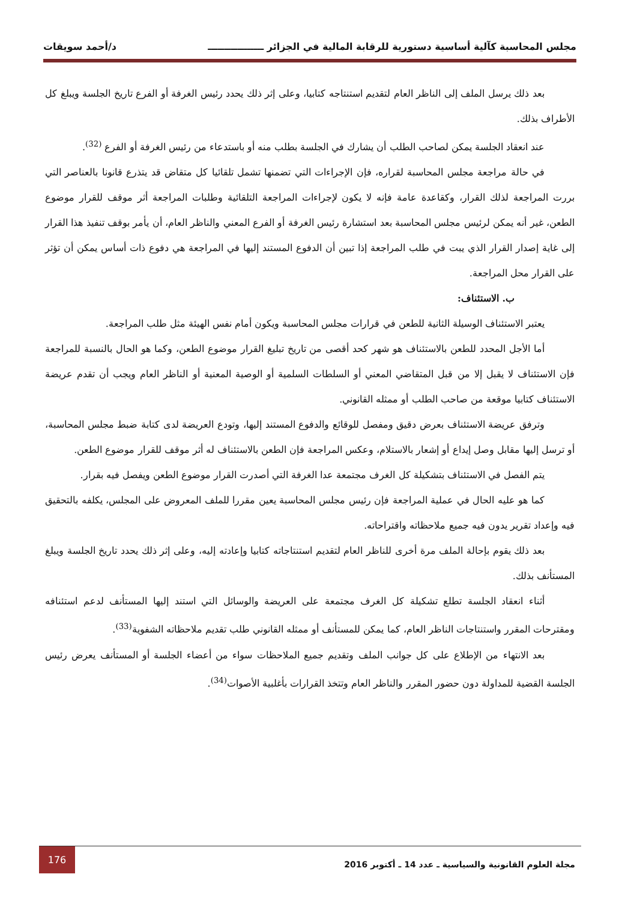مجلس المحاسبة كآلية أساسية دستورية للرقابة المالية في الجزائر ـــــــــــــــــ د/أحمد سويقات
بعد ذلك يرسل الملف إلى الناظر العام لتقديم استنتاجه كتابيا، وعلى إثر ذلك يحدد رئيس الغرفة أو الفرع تاريخ الجلسة ويبلغ كل الأطراف بذلك.
عند انعقاد الجلسة يمكن لصاحب الطلب أن يشارك في الجلسة بطلب منه أو باستدعاء من رئيس الغرفة أو الفرع <sup>(32)</sup>.
في حالة مراجعة مجلس المحاسبة لقراره، فإن الإجراءات التي تضمنها تشمل تلقائيا كل متقاض قد يتذرع قانونا بالعناصر التي بررت المراجعة لذلك القرار، وكقاعدة عامة فإنه لا يكون لإجراءات المراجعة التلقائية وطلبات المراجعة أثر موقف للقرار موضوع الطعن، غير أنه يمكن لرئيس مجلس المحاسبة بعد استشارة رئيس الغرفة أو الفرع المعني والناظر العام، أن يأمر بوقف تنفيذ هذا القرار إلى غاية إصدار القرار الذي يبت في طلب المراجعة إذا تبين أن الدفوع المستند إليها في المراجعة هي دفوع ذات أساس يمكن أن تؤثر على القرار محل المراجعة.
ب. الاستئناف:
يعتبر الاستئناف الوسيلة الثانية للطعن في قرارات مجلس المحاسبة ويكون أمام نفس الهيئة مثل طلب المراجعة.
أما الأجل المحدد للطعن بالاستئناف هو شهر كحد أقصى من تاريخ تبليغ القرار موضوع الطعن، وكما هو الحال بالنسبة للمراجعة فإن الاستئناف لا يقبل إلا من قبل المتقاضي المعني أو السلطات السلمية أو الوصية المعنية أو الناظر العام ويجب أن تقدم عريضة الاستئناف كتابيا موقعة من صاحب الطلب أو ممثله القانوني.
وترفق عريضة الاستئناف بعرض دقيق ومفصل للوقائع والدفوع المستند إليها، وتودع العريضة لدى كتابة ضبط مجلس المحاسبة، أو ترسل إليها مقابل وصل إيداع أو إشعار بالاستلام، وعكس المراجعة فإن الطعن بالاستئناف له أثر موقف للقرار موضوع الطعن.
يتم الفصل في الاستئناف بتشكيلة كل الغرف مجتمعة عدا الغرفة التي أصدرت القرار موضوع الطعن ويفصل فيه بقرار.
كما هو عليه الحال في عملية المراجعة فإن رئيس مجلس المحاسبة يعين مقررا للملف المعروض على المجلس، يكلفه بالتحقيق فيه وإعداد تقرير يدون فيه جميع ملاحظاته واقتراحاته.
بعد ذلك يقوم بإحالة الملف مرة أخرى للناظر العام لتقديم استنتاجاته كتابيا وإعادته إليه، وعلى إثر ذلك يحدد تاريخ الجلسة ويبلغ المستأنف بذلك.
أثناء انعقاد الجلسة تطلع تشكيلة كل الغرف مجتمعة على العريضة والوسائل التي استند إليها المستأنف لدعم استئنافه ومقترحات المقرر واستنتاجات الناظر العام، كما يمكن للمستأنف أو ممثله القانوني طلب تقديم ملاحظاته الشفوية<sup>(33)</sup>.
بعد الانتهاء من الإطلاع على كل جوانب الملف وتقديم جميع الملاحظات سواء من أعضاء الجلسة أو المستأنف يعرض رئيس الجلسة القضية للمداولة دون حضور المقرر والناظر العام وتتخذ القرارات بأغلبية الأصوات<sup>(34)</sup>.
مجلة العلوم القانونية والسياسية ـ عدد 14 ـ أكتوبر 2016 176